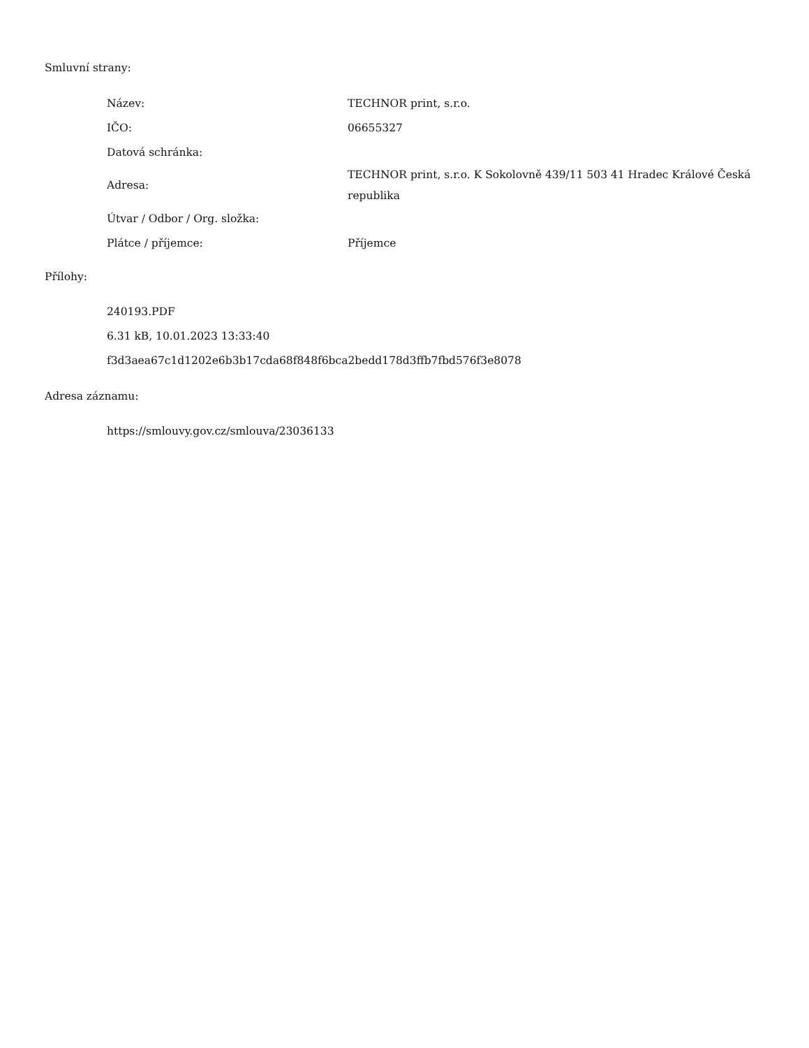Smluvní strany:
| Název: | TECHNOR print, s.r.o. |
| IČO: | 06655327 |
| Datová schránka: | |
| Adresa: | TECHNOR print, s.r.o. K Sokolovně 439/11 503 41 Hradec Králové Česká republika |
| Útvar / Odbor / Org. složka: | |
| Plátce / příjemce: | Příjemce |
Přílohy:
240193.PDF
6.31 kB, 10.01.2023 13:33:40
f3d3aea67c1d1202e6b3b17cda68f848f6bca2bedd178d3ffb7fbd576f3e8078
Adresa záznamu:
https://smlouvy.gov.cz/smlouva/23036133